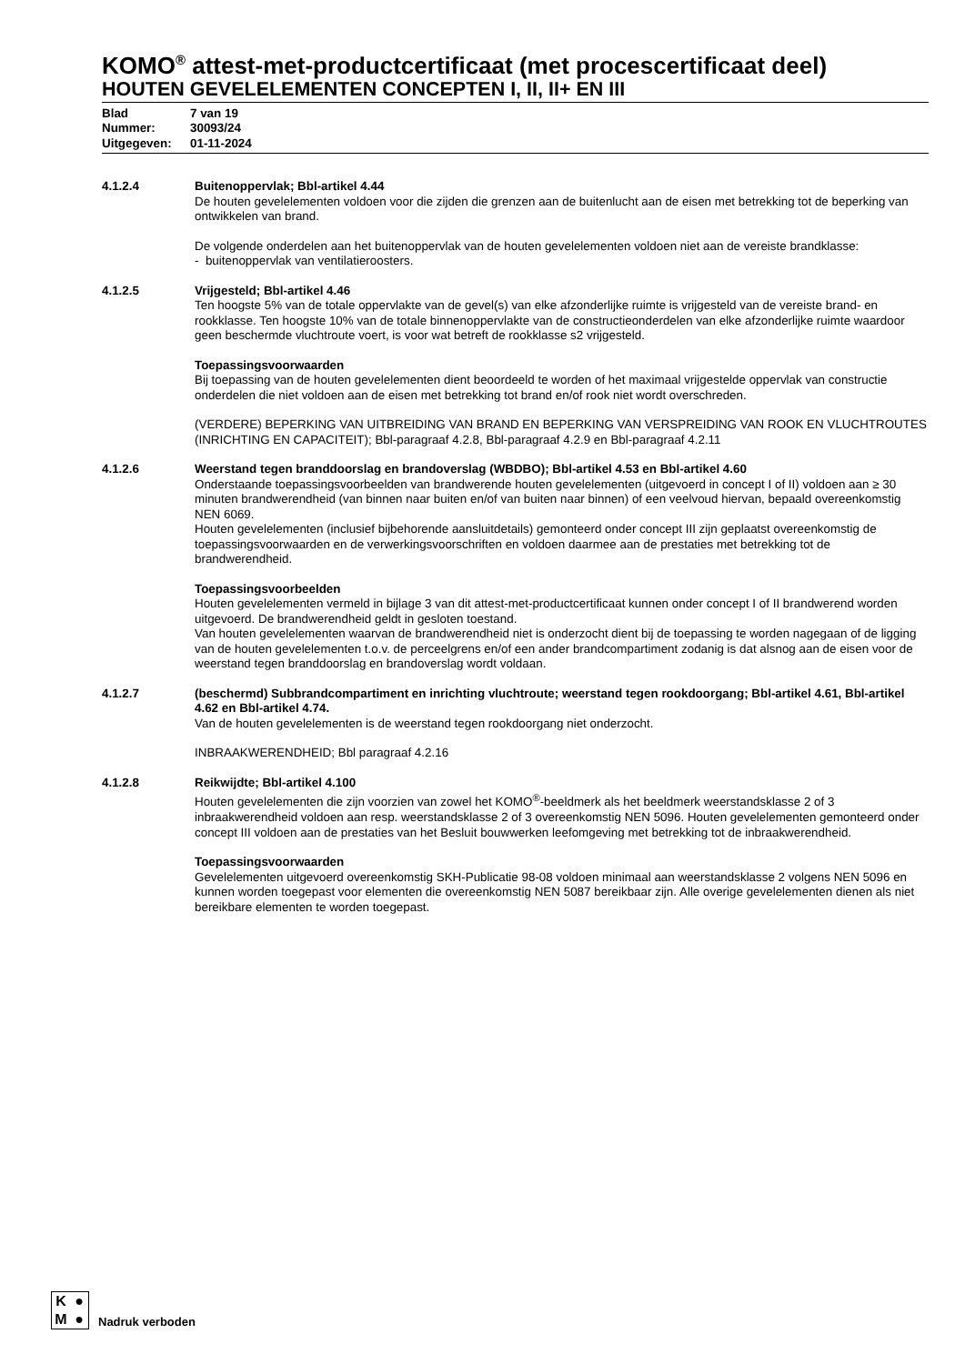KOMO<sup>®</sup> attest-met-productcertificaat (met procescertificaat deel)
HOUTEN GEVELELEMENTEN CONCEPTEN I, II, II+ EN III
Blad 7 van 19
Nummer: 30093/24
Uitgegeven: 01-11-2024
4.1.2.4 Buitenoppervlak; Bbl-artikel 4.44
De houten gevelelementen voldoen voor die zijden die grenzen aan de buitenlucht aan de eisen met betrekking tot de beperking van ontwikkelen van brand.
De volgende onderdelen aan het buitenoppervlak van de houten gevelelementen voldoen niet aan de vereiste brandklasse:
- buitenoppervlak van ventilatieroosters.
4.1.2.5 Vrijgesteld; Bbl-artikel 4.46
Ten hoogste 5% van de totale oppervlakte van de gevel(s) van elke afzonderlijke ruimte is vrijgesteld van de vereiste brand- en rookklasse. Ten hoogste 10% van de totale binnenoppervlakte van de constructieonderdelen van elke afzonderlijke ruimte waardoor geen beschermde vluchtroute voert, is voor wat betreft de rookklasse s2 vrijgesteld.
Toepassingsvoorwaarden
Bij toepassing van de houten gevelelementen dient beoordeeld te worden of het maximaal vrijgestelde oppervlak van constructie onderdelen die niet voldoen aan de eisen met betrekking tot brand en/of rook niet wordt overschreden.
(VERDERE) BEPERKING VAN UITBREIDING VAN BRAND EN BEPERKING VAN VERSPREIDING VAN ROOK EN VLUCHTROUTES (INRICHTING EN CAPACITEIT); Bbl-paragraaf 4.2.8, Bbl-paragraaf 4.2.9 en Bbl-paragraaf 4.2.11
4.1.2.6 Weerstand tegen branddoorslag en brandoverslag (WBDBO); Bbl-artikel 4.53 en Bbl-artikel 4.60
Onderstaande toepassingsvoorbeelden van brandwerende houten gevelelementen (uitgevoerd in concept I of II) voldoen aan ≥ 30 minuten brandwerendheid (van binnen naar buiten en/of van buiten naar binnen) of een veelvoud hiervan, bepaald overeenkomstig NEN 6069.
Houten gevelelementen (inclusief bijbehorende aansluitdetails) gemonteerd onder concept III zijn geplaatst overeenkomstig de toepassingsvoorwaarden en de verwerkingsvoorschriften en voldoen daarmee aan de prestaties met betrekking tot de brandwerendheid.
Toepassingsvoorbeelden
Houten gevelelementen vermeld in bijlage 3 van dit attest-met-productcertificaat kunnen onder concept I of II brandwerend worden uitgevoerd. De brandwerendheid geldt in gesloten toestand.
Van houten gevelelementen waarvan de brandwerendheid niet is onderzocht dient bij de toepassing te worden nagegaan of de ligging van de houten gevelelementen t.o.v. de perceelgrens en/of een ander brandcompartiment zodanig is dat alsnog aan de eisen voor de weerstand tegen branddoorslag en brandoverslag wordt voldaan.
4.1.2.7 (beschermd) Subbrandcompartiment en inrichting vluchtroute; weerstand tegen rookdoorgang; Bbl-artikel 4.61, Bbl-artikel 4.62 en Bbl-artikel 4.74.
Van de houten gevelelementen is de weerstand tegen rookdoorgang niet onderzocht.
INBRAAKWERENDHEID; Bbl paragraaf 4.2.16
4.1.2.8 Reikwijdte; Bbl-artikel 4.100
Houten gevelelementen die zijn voorzien van zowel het KOMO<sup>®</sup>-beeldmerk als het beeldmerk weerstandsklasse 2 of 3 inbraakwerendheid voldoen aan resp. weerstandsklasse 2 of 3 overeenkomstig NEN 5096. Houten gevelelementen gemonteerd onder concept III voldoen aan de prestaties van het Besluit bouwwerken leefomgeving met betrekking tot de inbraakwerendheid.
Toepassingsvoorwaarden
Gevelelementen uitgevoerd overeenkomstig SKH-Publicatie 98-08 voldoen minimaal aan weerstandsklasse 2 volgens NEN 5096 en kunnen worden toegepast voor elementen die overeenkomstig NEN 5087 bereikbaar zijn. Alle overige gevelelementen dienen als niet bereikbare elementen te worden toegepast.
K ● M ●
Nadruk verboden